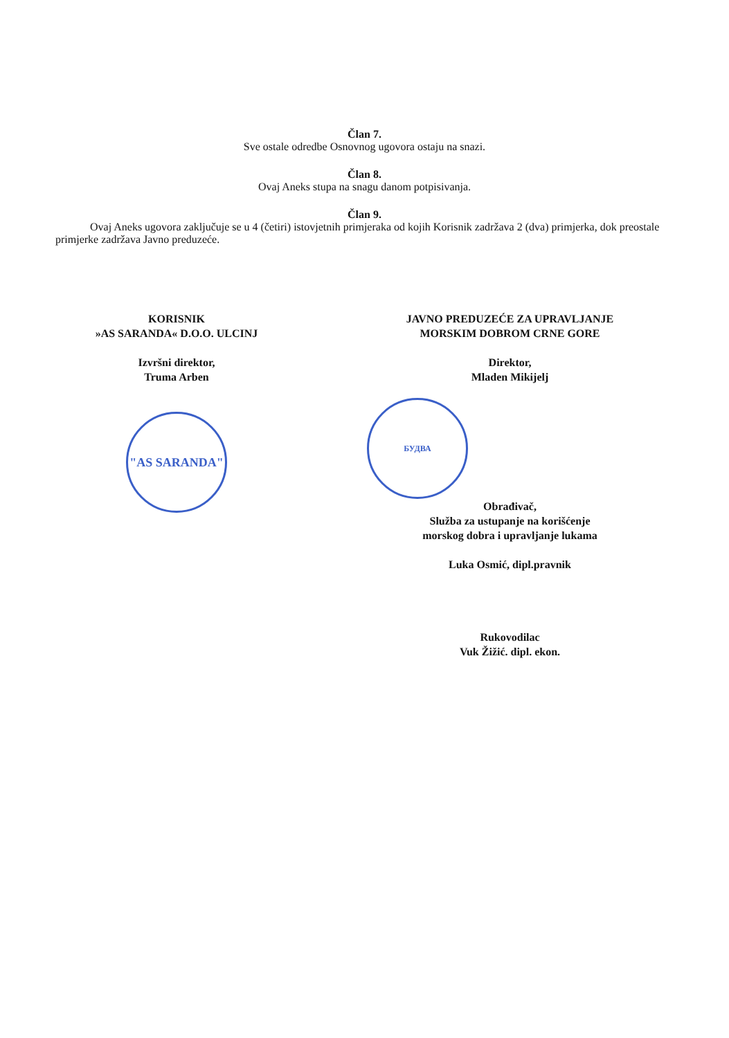Član 7.
Sve ostale odredbe Osnovnog ugovora ostaju na snazi.
Član 8.
Ovaj Aneks stupa na snagu danom potpisivanja.
Član 9.
Ovaj Aneks ugovora zaključuje se u 4 (četiri) istovjetnih primjeraka od kojih Korisnik zadržava 2 (dva) primjerka, dok preostale primjerke zadržava Javno preduzeće.
KORISNIK
»AS SARANDA« D.O.O. ULCINJ
Izvršni direktor,
Truma Arben
"AS SARANDA"
JAVNO PREDUZEĆE ZA UPRAVLJANJE
MORSKIM DOBROM CRNE GORE
Direktor,
Mladen Mikijelj
БУДВА
Obrađivač,
Služba za ustupanje na korišćenje
morskog dobra i upravljanje lukama
Luka Osmić, dipl.pravnik
Rukovodilac
Vuk Žižić. dipl. ekon.